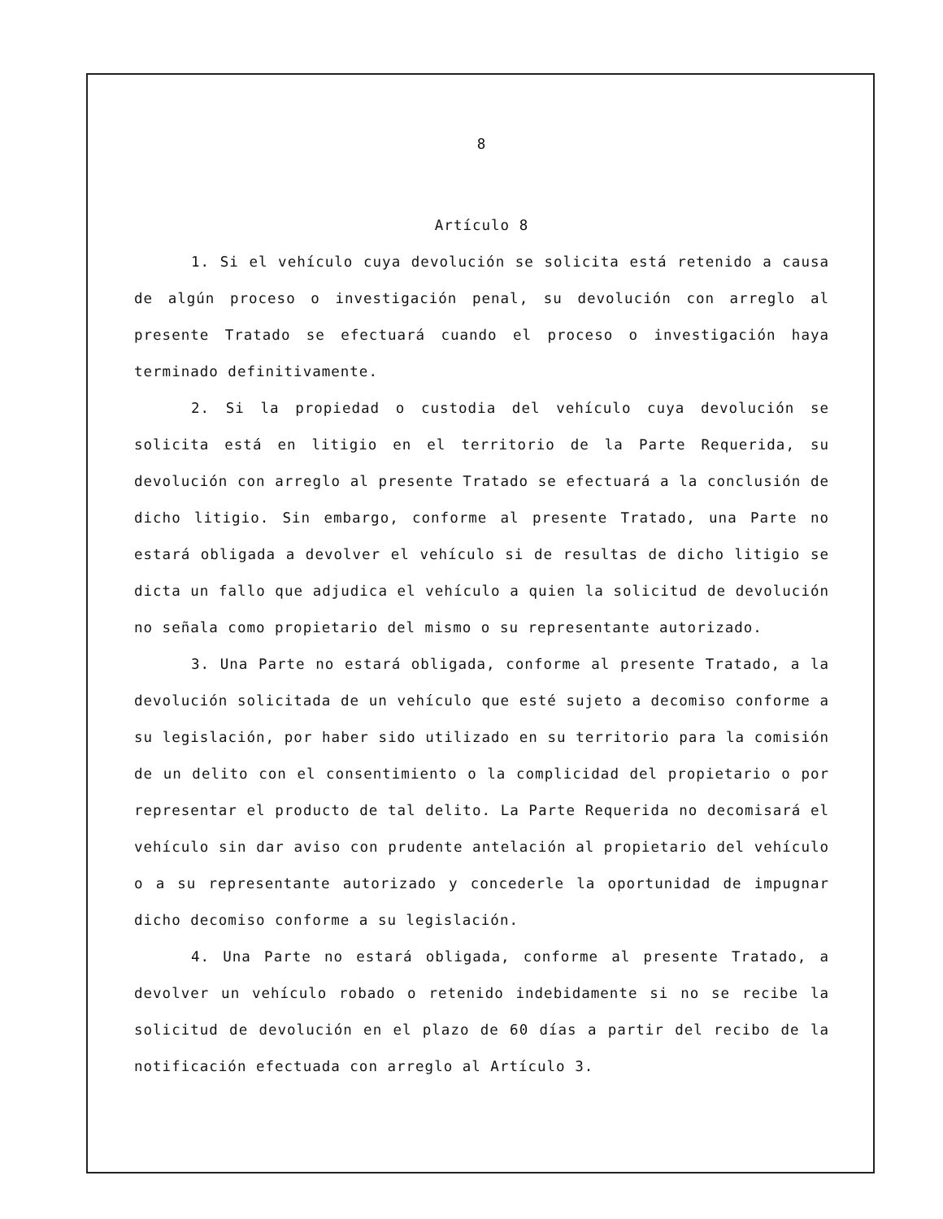8
Artículo 8
1. Si el vehículo cuya devolución se solicita está retenido a causa de algún proceso o investigación penal, su devolución con arreglo al presente Tratado se efectuará cuando el proceso o investigación haya terminado definitivamente.
2. Si la propiedad o custodia del vehículo cuya devolución se solicita está en litigio en el territorio de la Parte Requerida, su devolución con arreglo al presente Tratado se efectuará a la conclusión de dicho litigio. Sin embargo, conforme al presente Tratado, una Parte no estará obligada a devolver el vehículo si de resultas de dicho litigio se dicta un fallo que adjudica el vehículo a quien la solicitud de devolución no señala como propietario del mismo o su representante autorizado.
3. Una Parte no estará obligada, conforme al presente Tratado, a la devolución solicitada de un vehículo que esté sujeto a decomiso conforme a su legislación, por haber sido utilizado en su territorio para la comisión de un delito con el consentimiento o la complicidad del propietario o por representar el producto de tal delito. La Parte Requerida no decomisará el vehículo sin dar aviso con prudente antelación al propietario del vehículo o a su representante autorizado y concederle la oportunidad de impugnar dicho decomiso conforme a su legislación.
4. Una Parte no estará obligada, conforme al presente Tratado, a devolver un vehículo robado o retenido indebidamente si no se recibe la solicitud de devolución en el plazo de 60 días a partir del recibo de la notificación efectuada con arreglo al Artículo 3.